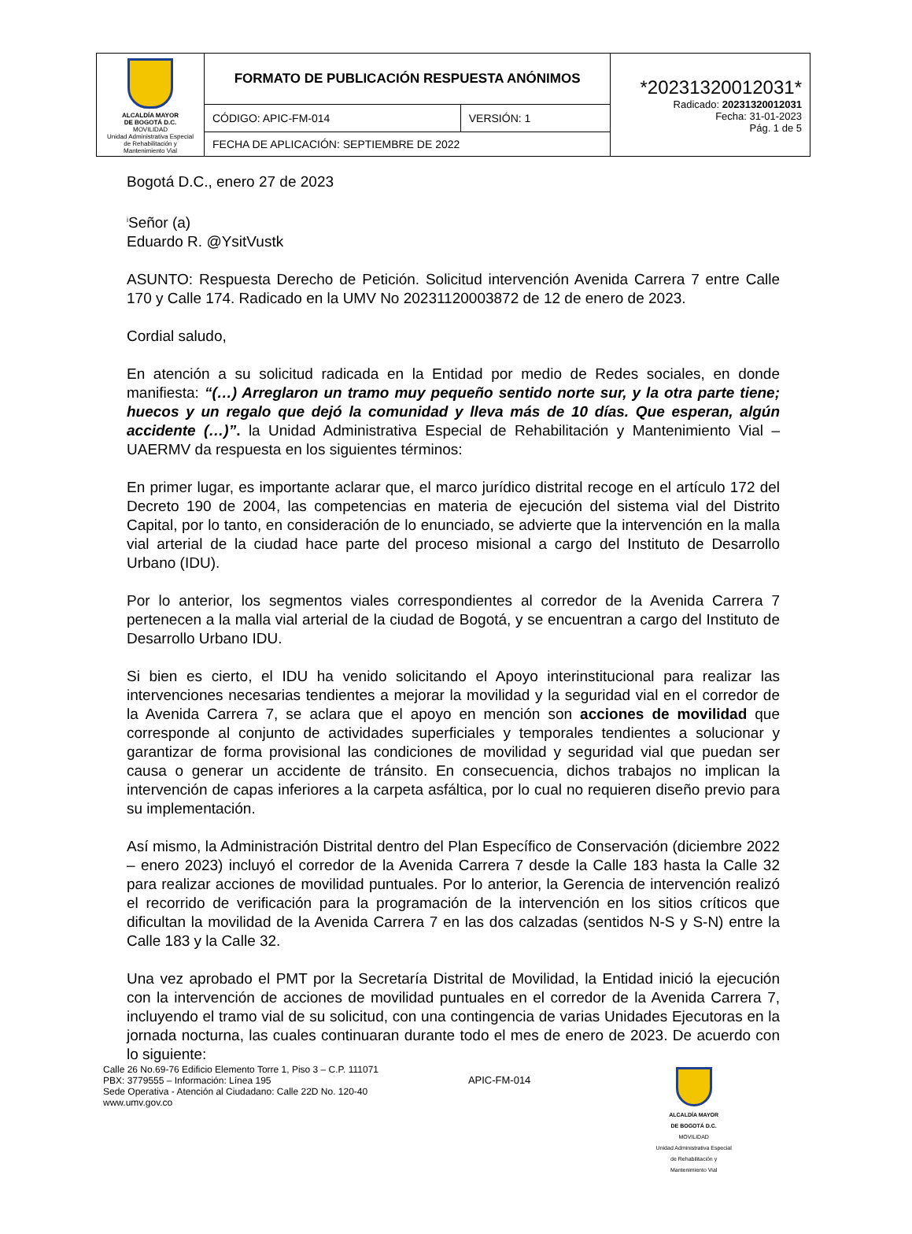| ALCALDÍA MAYOR DE BOGOTÁ D.C. MOVILIDAD Unidad Administrativa Especial de Rehabilitación y Mantenimiento Vial | FORMATO DE PUBLICACIÓN RESPUESTA ANÓNIMOS | | *20231320012031* Radicado: 20231320012031 Fecha: 31-01-2023 Pág. 1 de 5 |
| | CÓDIGO: APIC-FM-014 | VERSIÓN: 1 | |
| | FECHA DE APLICACIÓN: SEPTIEMBRE DE 2022 | | |
Bogotá D.C., enero 27 de 2023
<sup>i</sup> Señor (a)
Eduardo R. @YsitVustk
ASUNTO: Respuesta Derecho de Petición. Solicitud intervención Avenida Carrera 7 entre Calle 170 y Calle 174. Radicado en la UMV No 20231120003872 de 12 de enero de 2023.
Cordial saludo,
En atención a su solicitud radicada en la Entidad por medio de Redes sociales, en donde manifiesta: “(…) Arreglaron un tramo muy pequeño sentido norte sur, y la otra parte tiene; huecos y un regalo que dejó la comunidad y lleva más de 10 días. Que esperan, algún accidente (…)”. la Unidad Administrativa Especial de Rehabilitación y Mantenimiento Vial – UAERMV da respuesta en los siguientes términos:
En primer lugar, es importante aclarar que, el marco jurídico distrital recoge en el artículo 172 del Decreto 190 de 2004, las competencias en materia de ejecución del sistema vial del Distrito Capital, por lo tanto, en consideración de lo enunciado, se advierte que la intervención en la malla vial arterial de la ciudad hace parte del proceso misional a cargo del Instituto de Desarrollo Urbano (IDU).
Por lo anterior, los segmentos viales correspondientes al corredor de la Avenida Carrera 7 pertenecen a la malla vial arterial de la ciudad de Bogotá, y se encuentran a cargo del Instituto de Desarrollo Urbano IDU.
Si bien es cierto, el IDU ha venido solicitando el Apoyo interinstitucional para realizar las intervenciones necesarias tendientes a mejorar la movilidad y la seguridad vial en el corredor de la Avenida Carrera 7, se aclara que el apoyo en mención son acciones de movilidad que corresponde al conjunto de actividades superficiales y temporales tendientes a solucionar y garantizar de forma provisional las condiciones de movilidad y seguridad vial que puedan ser causa o generar un accidente de tránsito. En consecuencia, dichos trabajos no implican la intervención de capas inferiores a la carpeta asfáltica, por lo cual no requieren diseño previo para su implementación.
Así mismo, la Administración Distrital dentro del Plan Específico de Conservación (diciembre 2022 – enero 2023) incluyó el corredor de la Avenida Carrera 7 desde la Calle 183 hasta la Calle 32 para realizar acciones de movilidad puntuales. Por lo anterior, la Gerencia de intervención realizó el recorrido de verificación para la programación de la intervención en los sitios críticos que dificultan la movilidad de la Avenida Carrera 7 en las dos calzadas (sentidos N-S y S-N) entre la Calle 183 y la Calle 32.
Una vez aprobado el PMT por la Secretaría Distrital de Movilidad, la Entidad inició la ejecución con la intervención de acciones de movilidad puntuales en el corredor de la Avenida Carrera 7, incluyendo el tramo vial de su solicitud, con una contingencia de varias Unidades Ejecutoras en la jornada nocturna, las cuales continuaran durante todo el mes de enero de 2023. De acuerdo con lo siguiente:
Calle 26 No.69-76 Edificio Elemento Torre 1, Piso 3 – C.P. 111071
PBX: 3779555 – Información: Línea 195
Sede Operativa - Atención al Ciudadano: Calle 22D No. 120-40
www.umv.gov.co
APIC-FM-014
ALCALDÍA MAYOR
DE BOGOTÁ D.C.
MOVILIDAD
Unidad Administrativa Especial de Rehabilitación y Mantenimiento Vial